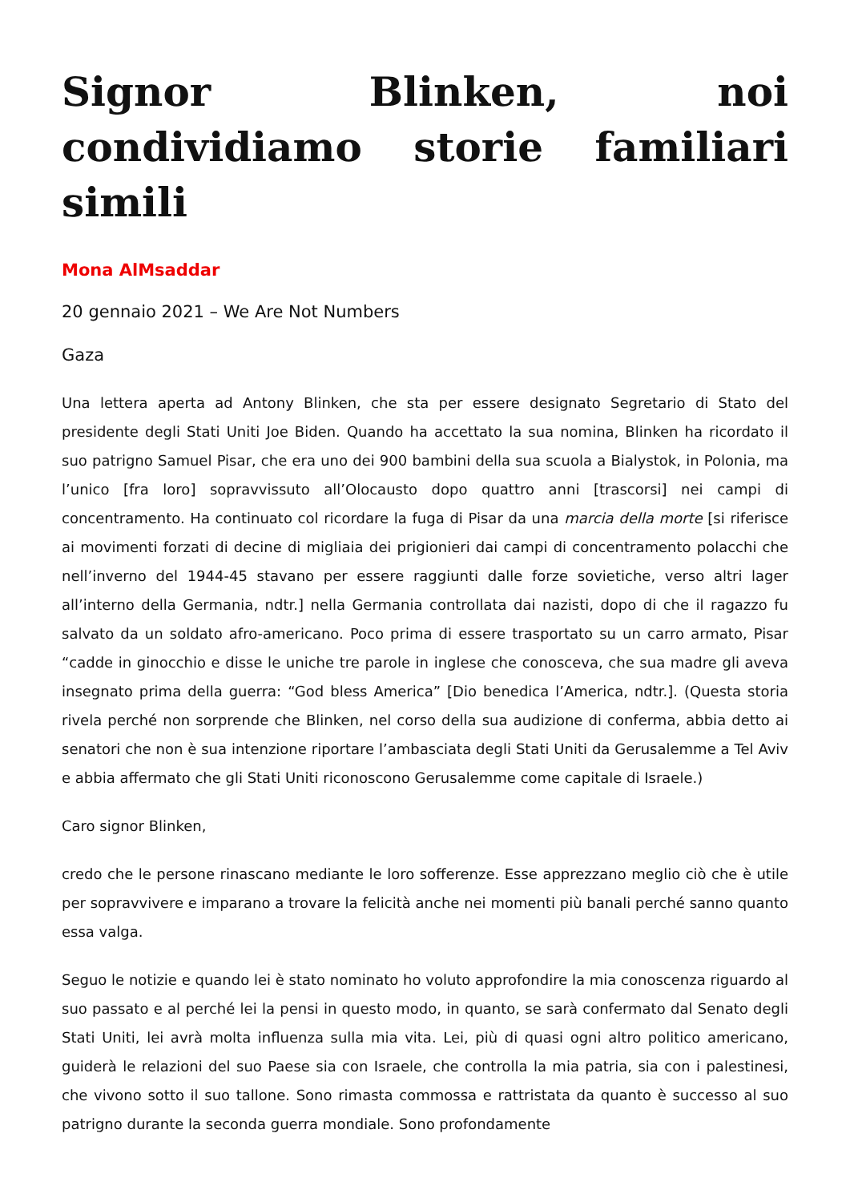Signor Blinken, noi condividiamo storie familiari simili
Mona AlMsaddar
20 gennaio 2021 – We Are Not Numbers
Gaza
Una lettera aperta ad Antony Blinken, che sta per essere designato Segretario di Stato del presidente degli Stati Uniti Joe Biden. Quando ha accettato la sua nomina, Blinken ha ricordato il suo patrigno Samuel Pisar, che era uno dei 900 bambini della sua scuola a Bialystok, in Polonia, ma l’unico [fra loro] sopravvissuto all’Olocausto dopo quattro anni [trascorsi] nei campi di concentramento. Ha continuato col ricordare la fuga di Pisar da una marcia della morte [si riferisce ai movimenti forzati di decine di migliaia dei prigionieri dai campi di concentramento polacchi che nell’inverno del 1944-45 stavano per essere raggiunti dalle forze sovietiche, verso altri lager all’interno della Germania, ndtr.] nella Germania controllata dai nazisti, dopo di che il ragazzo fu salvato da un soldato afro-americano. Poco prima di essere trasportato su un carro armato, Pisar “cadde in ginocchio e disse le uniche tre parole in inglese che conosceva, che sua madre gli aveva insegnato prima della guerra: “God bless America” [Dio benedica l’America, ndtr.]. (Questa storia rivela perché non sorprende che Blinken, nel corso della sua audizione di conferma, abbia detto ai senatori che non è sua intenzione riportare l’ambasciata degli Stati Uniti da Gerusalemme a Tel Aviv e abbia affermato che gli Stati Uniti riconoscono Gerusalemme come capitale di Israele.)
Caro signor Blinken,
credo che le persone rinascano mediante le loro sofferenze. Esse apprezzano meglio ciò che è utile per sopravvivere e imparano a trovare la felicità anche nei momenti più banali perché sanno quanto essa valga.
Seguo le notizie e quando lei è stato nominato ho voluto approfondire la mia conoscenza riguardo al suo passato e al perché lei la pensi in questo modo, in quanto, se sarà confermato dal Senato degli Stati Uniti, lei avrà molta influenza sulla mia vita. Lei, più di quasi ogni altro politico americano, guiderà le relazioni del suo Paese sia con Israele, che controlla la mia patria, sia con i palestinesi, che vivono sotto il suo tallone. Sono rimasta commossa e rattristata da quanto è successo al suo patrigno durante la seconda guerra mondiale. Sono profondamente